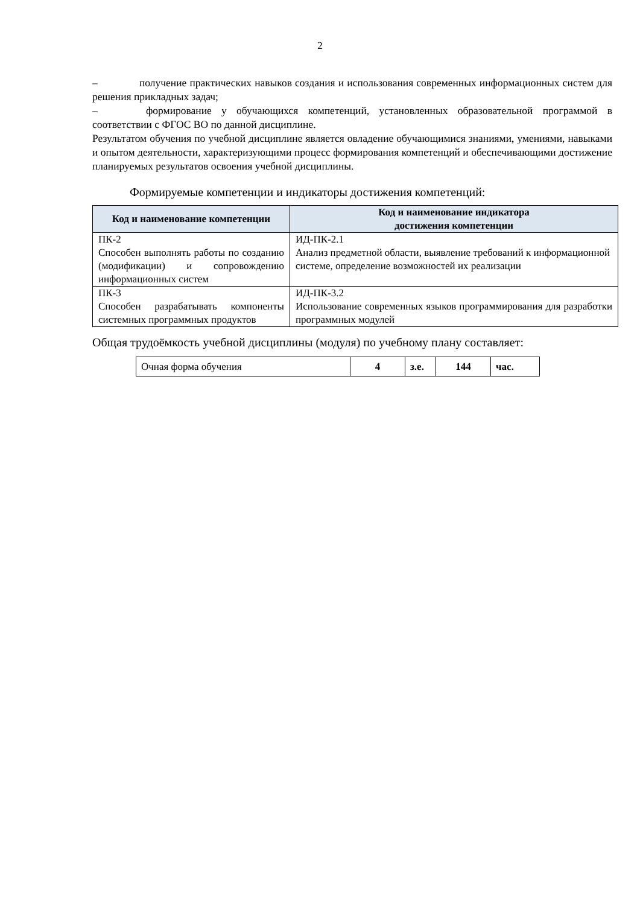2
– получение практических навыков создания и использования современных информационных систем для решения прикладных задач;
– формирование у обучающихся компетенций, установленных образовательной программой в соответствии с ФГОС ВО по данной дисциплине.
Результатом обучения по учебной дисциплине является овладение обучающимися знаниями, умениями, навыками и опытом деятельности, характеризующими процесс формирования компетенций и обеспечивающими достижение планируемых результатов освоения учебной дисциплины.
Формируемые компетенции и индикаторы достижения компетенций:
| Код и наименование компетенции | Код и наименование индикатора достижения компетенции |
| --- | --- |
| ПК-2 Способен выполнять работы по созданию (модификации) и сопровождению информационных систем | ИД-ПК-2.1 Анализ предметной области, выявление требований к информационной системе, определение возможностей их реализации |
| ПК-3 Способен разрабатывать компоненты системных программных продуктов | ИД-ПК-3.2 Использование современных языков программирования для разработки программных модулей |
Общая трудоёмкость учебной дисциплины (модуля) по учебному плану составляет:
| Очная форма обучения | 4 | з.е. | 144 | час. |